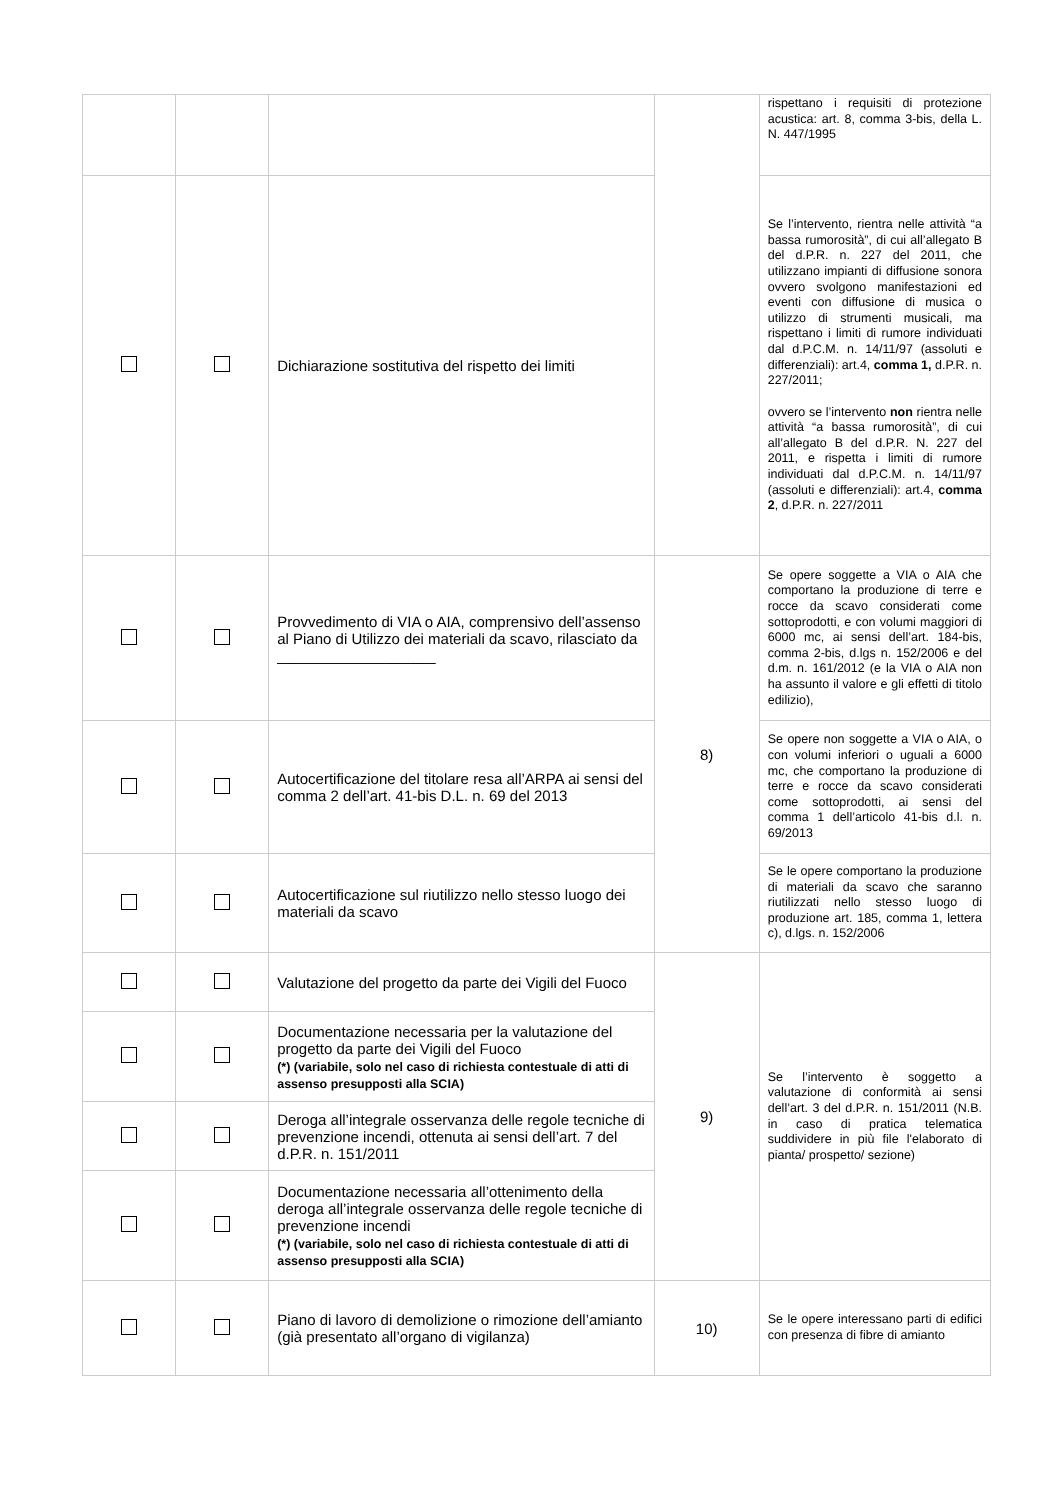| | | | | rispettano i requisiti di protezione acustica: art. 8, comma 3-bis, della L. N. 447/1995 |
| | | Dichiarazione sostitutiva del rispetto dei limiti | | Se l’intervento, rientra nelle attività “a bassa rumorosità”, di cui all’allegato B del d.P.R. n. 227 del 2011, che utilizzano impianti di diffusione sonora ovvero svolgono manifestazioni ed eventi con diffusione di musica o utilizzo di strumenti musicali, ma rispettano i limiti di rumore individuati dal d.P.C.M. n. 14/11/97 (assoluti e differenziali): art.4, comma 1, d.P.R. n. 227/2011; ovvero se l’intervento non rientra nelle attività “a bassa rumorosità”, di cui all’allegato B del d.P.R. N. 227 del 2011, e rispetta i limiti di rumore individuati dal d.P.C.M. n. 14/11/97 (assoluti e differenziali): art.4, comma 2 , d.P.R. n. 227/2011 |
| | | Provvedimento di VIA o AIA, comprensivo dell’assenso al Piano di Utilizzo dei materiali da scavo, rilasciato da ___________________ | 8) | Se opere soggette a VIA o AIA che comportano la produzione di terre e rocce da scavo considerati come sottoprodotti, e con volumi maggiori di 6000 mc, ai sensi dell’art. 184-bis, comma 2-bis, d.lgs n. 152/2006 e del d.m. n. 161/2012 (e la VIA o AIA non ha assunto il valore e gli effetti di titolo edilizio), |
| | | Autocertificazione del titolare resa all’ARPA ai sensi del comma 2 dell’art. 41-bis D.L. n. 69 del 2013 | | Se opere non soggette a VIA o AIA, o con volumi inferiori o uguali a 6000 mc, che comportano la produzione di terre e rocce da scavo considerati come sottoprodotti, ai sensi del comma 1 dell’articolo 41-bis d.l. n. 69/2013 |
| | | Autocertificazione sul riutilizzo nello stesso luogo dei materiali da scavo | | Se le opere comportano la produzione di materiali da scavo che saranno riutilizzati nello stesso luogo di produzione art. 185, comma 1, lettera c), d.lgs. n. 152/2006 |
| | | Valutazione del progetto da parte dei Vigili del Fuoco | 9) | Se l’intervento è soggetto a valutazione di conformità ai sensi dell’art. 3 del d.P.R. n. 151/2011 (N.B. in caso di pratica telematica suddividere in più file l'elaborato di pianta/ prospetto/ sezione) |
| | | Documentazione necessaria per la valutazione del progetto da parte dei Vigili del Fuoco (*) (variabile, solo nel caso di richiesta contestuale di atti di assenso presupposti alla SCIA) | | |
| | | Deroga all’integrale osservanza delle regole tecniche di prevenzione incendi, ottenuta ai sensi dell’art. 7 del d.P.R. n. 151/2011 | | |
| | | Documentazione necessaria all’ottenimento della deroga all’integrale osservanza delle regole tecniche di prevenzione incendi (*) (variabile, solo nel caso di richiesta contestuale di atti di assenso presupposti alla SCIA) | | |
| | | Piano di lavoro di demolizione o rimozione dell’amianto (già presentato all’organo di vigilanza) | 10) | Se le opere interessano parti di edifici con presenza di fibre di amianto |